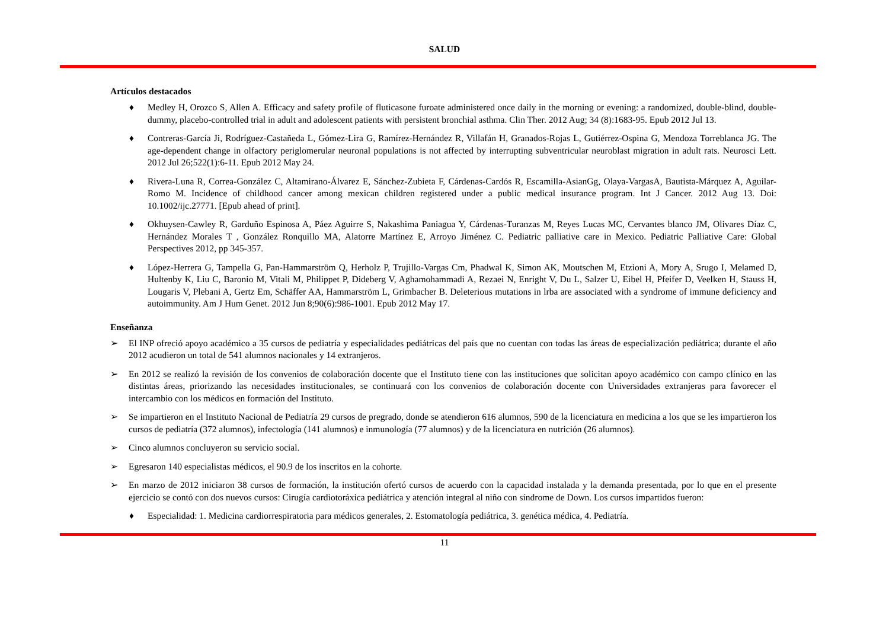SALUD
Artículos destacados
♦ Medley H, Orozco S, Allen A. Efficacy and safety profile of fluticasone furoate administered once daily in the morning or evening: a randomized, double-blind, double-dummy, placebo-controlled trial in adult and adolescent patients with persistent bronchial asthma. Clin Ther. 2012 Aug; 34 (8):1683-95. Epub 2012 Jul 13.
♦ Contreras-García Ji, Rodríguez-Castañeda L, Gómez-Lira G, Ramírez-Hernández R, Villafán H, Granados-Rojas L, Gutiérrez-Ospina G, Mendoza Torreblanca JG. The age-dependent change in olfactory periglomerular neuronal populations is not affected by interrupting subventricular neuroblast migration in adult rats. Neurosci Lett. 2012 Jul 26;522(1):6-11. Epub 2012 May 24.
♦ Rivera-Luna R, Correa-González C, Altamirano-Álvarez E, Sánchez-Zubieta F, Cárdenas-Cardós R, Escamilla-AsianGg, Olaya-VargasA, Bautista-Márquez A, Aguilar-Romo M. Incidence of childhood cancer among mexican children registered under a public medical insurance program. Int J Cancer. 2012 Aug 13. Doi: 10.1002/ijc.27771. [Epub ahead of print].
♦ Okhuysen-Cawley R, Garduño Espinosa A, Páez Aguirre S, Nakashima Paniagua Y, Cárdenas-Turanzas M, Reyes Lucas MC, Cervantes blanco JM, Olivares Díaz C, Hernández Morales T , González Ronquillo MA, Alatorre Martínez E, Arroyo Jiménez C. Pediatric palliative care in Mexico. Pediatric Palliative Care: Global Perspectives 2012, pp 345-357.
♦ López-Herrera G, Tampella G, Pan-Hammarström Q, Herholz P, Trujillo-Vargas Cm, Phadwal K, Simon AK, Moutschen M, Etzioni A, Mory A, Srugo I, Melamed D, Hultenby K, Liu C, Baronio M, Vitali M, Philippet P, Dideberg V, Aghamohammadi A, Rezaei N, Enright V, Du L, Salzer U, Eibel H, Pfeifer D, Veelken H, Stauss H, Lougaris V, Plebani A, Gertz Em, Schäffer AA, Hammarström L, Grimbacher B. Deleterious mutations in lrba are associated with a syndrome of immune deficiency and autoimmunity. Am J Hum Genet. 2012 Jun 8;90(6):986-1001. Epub 2012 May 17.
Enseñanza
➢ El INP ofreció apoyo académico a 35 cursos de pediatría y especialidades pediátricas del país que no cuentan con todas las áreas de especialización pediátrica; durante el año 2012 acudieron un total de 541 alumnos nacionales y 14 extranjeros.
➢ En 2012 se realizó la revisión de los convenios de colaboración docente que el Instituto tiene con las instituciones que solicitan apoyo académico con campo clínico en las distintas áreas, priorizando las necesidades institucionales, se continuará con los convenios de colaboración docente con Universidades extranjeras para favorecer el intercambio con los médicos en formación del Instituto.
➢ Se impartieron en el Instituto Nacional de Pediatría 29 cursos de pregrado, donde se atendieron 616 alumnos, 590 de la licenciatura en medicina a los que se les impartieron los cursos de pediatría (372 alumnos), infectología (141 alumnos) e inmunología (77 alumnos) y de la licenciatura en nutrición (26 alumnos).
➢ Cinco alumnos concluyeron su servicio social.
➢ Egresaron 140 especialistas médicos, el 90.9 de los inscritos en la cohorte.
➢ En marzo de 2012 iniciaron 38 cursos de formación, la institución ofertó cursos de acuerdo con la capacidad instalada y la demanda presentada, por lo que en el presente ejercicio se contó con dos nuevos cursos: Cirugía cardiotoráxica pediátrica y atención integral al niño con síndrome de Down. Los cursos impartidos fueron:
♦ Especialidad: 1. Medicina cardiorrespiratoria para médicos generales, 2. Estomatología pediátrica, 3. genética médica, 4. Pediatría.
11